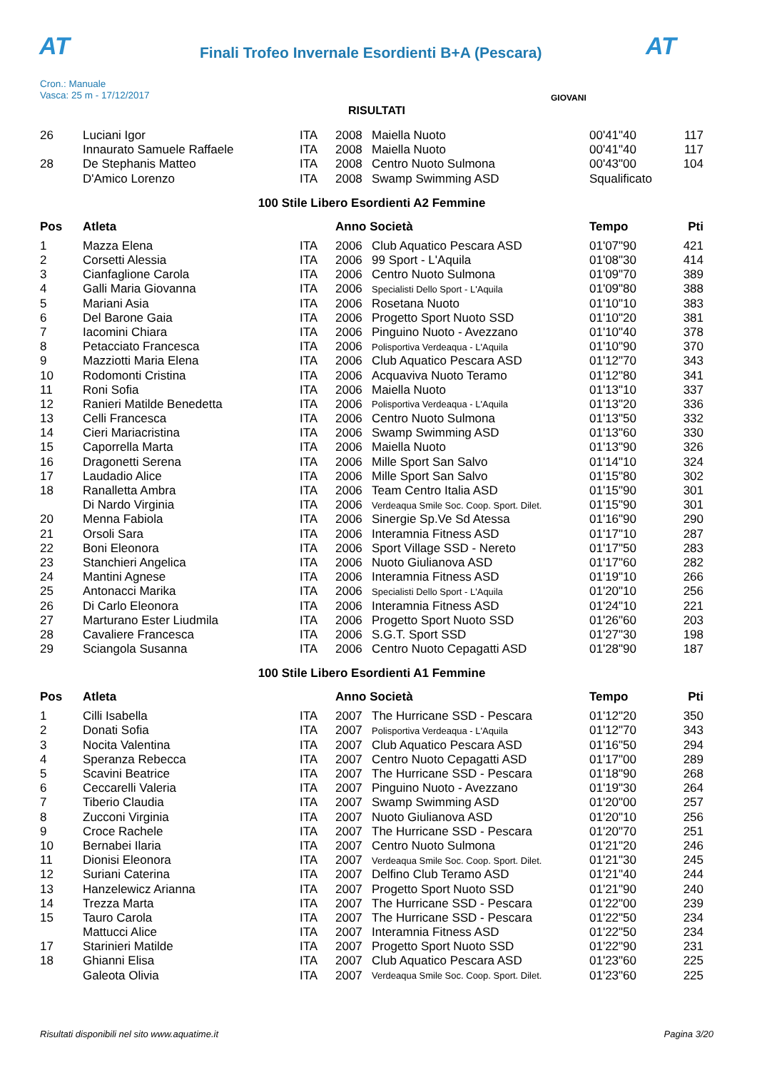AT
Finali Trofeo Invernale Esordienti B+A (Pescara)
AT
Cron.: Manuale
Vasca: 25 m - 17/12/2017
GIOVANI
RISULTATI
| 26 | Luciani Igor | ITA | 2008 | Maiella Nuoto | 00'41"40 | 117 |
| | Innaurato Samuele Raffaele | ITA | 2008 | Maiella Nuoto | 00'41"40 | 117 |
| 28 | De Stephanis Matteo | ITA | 2008 | Centro Nuoto Sulmona | 00'43"00 | 104 |
| | D'Amico Lorenzo | ITA | 2008 | Swamp Swimming ASD | Squalificato | |
100 Stile Libero Esordienti A2 Femmine
| Pos | Atleta | | Anno Società | | Tempo | Pti |
| --- | --- | --- | --- | --- | --- | --- |
| 1 | Mazza Elena | ITA | 2006 | Club Aquatico Pescara ASD | 01'07"90 | 421 |
| 2 | Corsetti Alessia | ITA | 2006 | 99 Sport - L'Aquila | 01'08"30 | 414 |
| 3 | Cianfaglione Carola | ITA | 2006 | Centro Nuoto Sulmona | 01'09"70 | 389 |
| 4 | Galli Maria Giovanna | ITA | 2006 | Specialisti Dello Sport - L'Aquila | 01'09"80 | 388 |
| 5 | Mariani Asia | ITA | 2006 | Rosetana Nuoto | 01'10"10 | 383 |
| 6 | Del Barone Gaia | ITA | 2006 | Progetto Sport Nuoto SSD | 01'10"20 | 381 |
| 7 | Iacomini Chiara | ITA | 2006 | Pinguino Nuoto - Avezzano | 01'10"40 | 378 |
| 8 | Petacciato Francesca | ITA | 2006 | Polisportiva Verdeaqua - L'Aquila | 01'10"90 | 370 |
| 9 | Mazziotti Maria Elena | ITA | 2006 | Club Aquatico Pescara ASD | 01'12"70 | 343 |
| 10 | Rodomonti Cristina | ITA | 2006 | Acquaviva Nuoto Teramo | 01'12"80 | 341 |
| 11 | Roni Sofia | ITA | 2006 | Maiella Nuoto | 01'13"10 | 337 |
| 12 | Ranieri Matilde Benedetta | ITA | 2006 | Polisportiva Verdeaqua - L'Aquila | 01'13"20 | 336 |
| 13 | Celli Francesca | ITA | 2006 | Centro Nuoto Sulmona | 01'13"50 | 332 |
| 14 | Cieri Mariacristina | ITA | 2006 | Swamp Swimming ASD | 01'13"60 | 330 |
| 15 | Caporrella Marta | ITA | 2006 | Maiella Nuoto | 01'13"90 | 326 |
| 16 | Dragonetti Serena | ITA | 2006 | Mille Sport San Salvo | 01'14"10 | 324 |
| 17 | Laudadio Alice | ITA | 2006 | Mille Sport San Salvo | 01'15"80 | 302 |
| 18 | Ranalletta Ambra | ITA | 2006 | Team Centro Italia ASD | 01'15"90 | 301 |
| | Di Nardo Virginia | ITA | 2006 | Verdeaqua Smile Soc. Coop. Sport. Dilet. | 01'15"90 | 301 |
| 20 | Menna Fabiola | ITA | 2006 | Sinergie Sp.Ve Sd Atessa | 01'16"90 | 290 |
| 21 | Orsoli Sara | ITA | 2006 | Interamnia Fitness ASD | 01'17"10 | 287 |
| 22 | Boni Eleonora | ITA | 2006 | Sport Village SSD - Nereto | 01'17"50 | 283 |
| 23 | Stanchieri Angelica | ITA | 2006 | Nuoto Giulianova ASD | 01'17"60 | 282 |
| 24 | Mantini Agnese | ITA | 2006 | Interamnia Fitness ASD | 01'19"10 | 266 |
| 25 | Antonacci Marika | ITA | 2006 | Specialisti Dello Sport - L'Aquila | 01'20"10 | 256 |
| 26 | Di Carlo Eleonora | ITA | 2006 | Interamnia Fitness ASD | 01'24"10 | 221 |
| 27 | Marturano Ester Liudmila | ITA | 2006 | Progetto Sport Nuoto SSD | 01'26"60 | 203 |
| 28 | Cavaliere Francesca | ITA | 2006 | S.G.T. Sport SSD | 01'27"30 | 198 |
| 29 | Sciangola Susanna | ITA | 2006 | Centro Nuoto Cepagatti ASD | 01'28"90 | 187 |
100 Stile Libero Esordienti A1 Femmine
| Pos | Atleta | | Anno Società | | Tempo | Pti |
| --- | --- | --- | --- | --- | --- | --- |
| 1 | Cilli Isabella | ITA | 2007 | The Hurricane SSD - Pescara | 01'12"20 | 350 |
| 2 | Donati Sofia | ITA | 2007 | Polisportiva Verdeaqua - L'Aquila | 01'12"70 | 343 |
| 3 | Nocita Valentina | ITA | 2007 | Club Aquatico Pescara ASD | 01'16"50 | 294 |
| 4 | Speranza Rebecca | ITA | 2007 | Centro Nuoto Cepagatti ASD | 01'17"00 | 289 |
| 5 | Scavini Beatrice | ITA | 2007 | The Hurricane SSD - Pescara | 01'18"90 | 268 |
| 6 | Ceccarelli Valeria | ITA | 2007 | Pinguino Nuoto - Avezzano | 01'19"30 | 264 |
| 7 | Tiberio Claudia | ITA | 2007 | Swamp Swimming ASD | 01'20"00 | 257 |
| 8 | Zucconi Virginia | ITA | 2007 | Nuoto Giulianova ASD | 01'20"10 | 256 |
| 9 | Croce Rachele | ITA | 2007 | The Hurricane SSD - Pescara | 01'20"70 | 251 |
| 10 | Bernabei Ilaria | ITA | 2007 | Centro Nuoto Sulmona | 01'21"20 | 246 |
| 11 | Dionisi Eleonora | ITA | 2007 | Verdeaqua Smile Soc. Coop. Sport. Dilet. | 01'21"30 | 245 |
| 12 | Suriani Caterina | ITA | 2007 | Delfino Club Teramo ASD | 01'21"40 | 244 |
| 13 | Hanzelewicz Arianna | ITA | 2007 | Progetto Sport Nuoto SSD | 01'21"90 | 240 |
| 14 | Trezza Marta | ITA | 2007 | The Hurricane SSD - Pescara | 01'22"00 | 239 |
| 15 | Tauro Carola | ITA | 2007 | The Hurricane SSD - Pescara | 01'22"50 | 234 |
| | Mattucci Alice | ITA | 2007 | Interamnia Fitness ASD | 01'22"50 | 234 |
| 17 | Starinieri Matilde | ITA | 2007 | Progetto Sport Nuoto SSD | 01'22"90 | 231 |
| 18 | Ghianni Elisa | ITA | 2007 | Club Aquatico Pescara ASD | 01'23"60 | 225 |
| | Galeota Olivia | ITA | 2007 | Verdeaqua Smile Soc. Coop. Sport. Dilet. | 01'23"60 | 225 |
Risultati disponibili nel sito www.aquatime.it Pagina 3/20